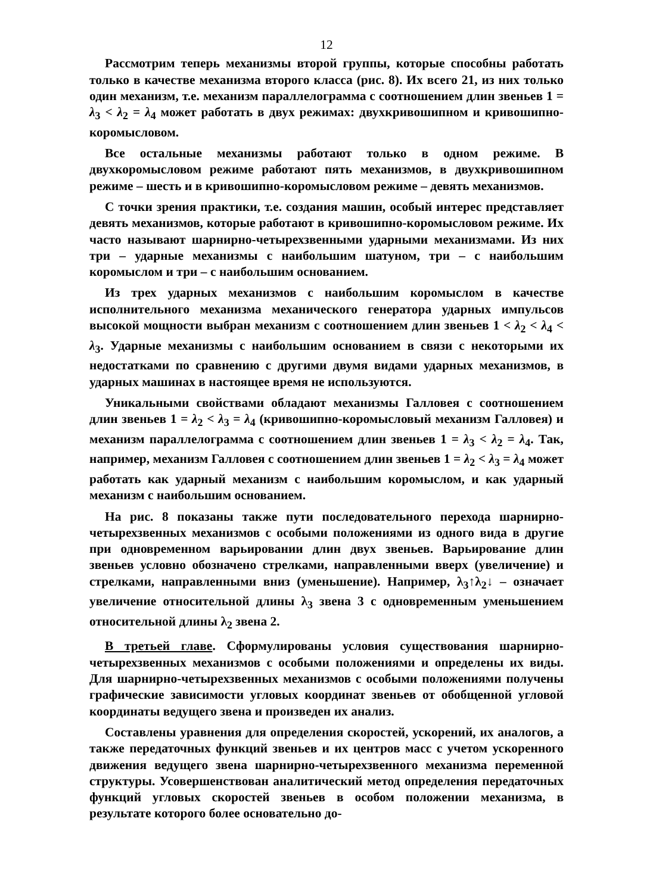12
Рассмотрим теперь механизмы второй группы, которые способны работать только в качестве механизма второго класса (рис. 8). Их всего 21, из них только один механизм, т.е. механизм параллелограмма с соотношением длин звеньев 1 = λ<sub>3</sub> < λ<sub>2</sub> = λ<sub>4</sub> может работать в двух режимах: двухкривошипном и кривошипно-коромысловом.
Все остальные механизмы работают только в одном режиме. В двухкоромысловом режиме работают пять механизмов, в двухкривошипном режиме – шесть и в кривошипно-коромысловом режиме – девять механизмов.
С точки зрения практики, т.е. создания машин, особый интерес представляет девять механизмов, которые работают в кривошипно-коромысловом режиме. Их часто называют шарнирно-четырехзвенными ударными механизмами. Из них три – ударные механизмы с наибольшим шатуном, три – с наибольшим коромыслом и три – с наибольшим основанием.
Из трех ударных механизмов с наибольшим коромыслом в качестве исполнительного механизма механического генератора ударных импульсов высокой мощности выбран механизм с соотношением длин звеньев 1 < λ<sub>2</sub> < λ<sub>4</sub> < λ<sub>3</sub>. Ударные механизмы с наибольшим основанием в связи с некоторыми их недостатками по сравнению с другими двумя видами ударных механизмов, в ударных машинах в настоящее время не используются.
Уникальными свойствами обладают механизмы Галловея с соотношением длин звеньев 1 = λ<sub>2</sub> < λ<sub>3</sub> = λ<sub>4</sub> (кривошипно-коромысловый механизм Галловея) и механизм параллелограмма с соотношением длин звеньев 1 = λ<sub>3</sub> < λ<sub>2</sub> = λ<sub>4</sub>. Так, например, механизм Галловея с соотношением длин звеньев 1 = λ<sub>2</sub> < λ<sub>3</sub> = λ<sub>4</sub> может работать как ударный механизм с наибольшим коромыслом, и как ударный механизм с наибольшим основанием.
На рис. 8 показаны также пути последовательного перехода шарнирно-четырехзвенных механизмов с особыми положениями из одного вида в другие при одновременном варьировании длин двух звеньев. Варьирование длин звеньев условно обозначено стрелками, направленными вверх (увеличение) и стрелками, направленными вниз (уменьшение). Например, λ<sub>3</sub>↑λ<sub>2</sub>↓ – означает увеличение относительной длины λ<sub>3</sub> звена 3 с одновременным уменьшением относительной длины λ<sub>2</sub> звена 2.
В третьей главе. Сформулированы условия существования шарнирно-четырехзвенных механизмов с особыми положениями и определены их виды. Для шарнирно-четырехзвенных механизмов с особыми положениями получены графические зависимости угловых координат звеньев от обобщенной угловой координаты ведущего звена и произведен их анализ.
Составлены уравнения для определения скоростей, ускорений, их аналогов, а также передаточных функций звеньев и их центров масс с учетом ускоренного движения ведущего звена шарнирно-четырехзвенного механизма переменной структуры. Усовершенствован аналитический метод определения передаточных функций угловых скоростей звеньев в особом положении механизма, в результате которого более основательно до-